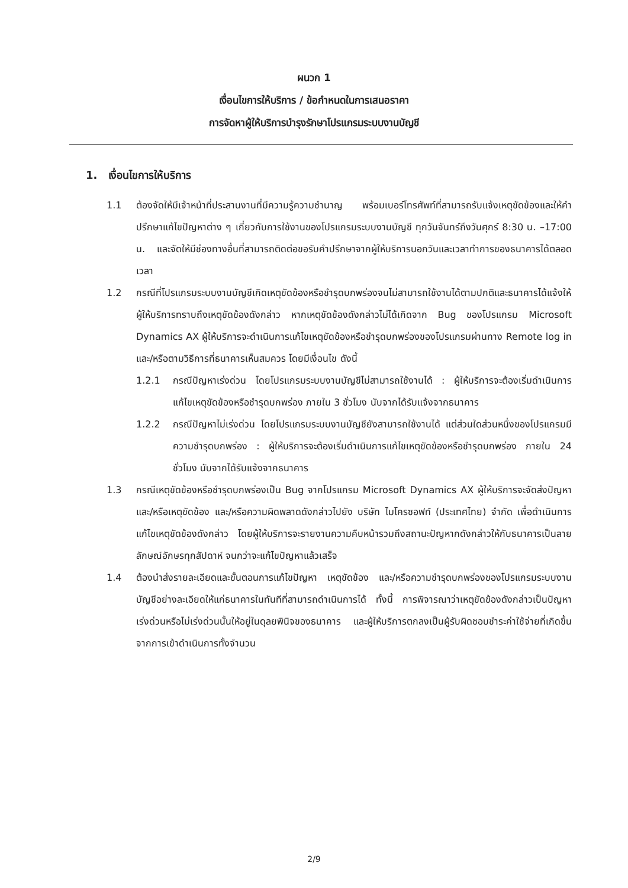ผนวก 1
เงื่อนไขการให้บริการ / ข้อกำหนดในการเสนอราคา
การจัดหาผู้ให้บริการบำรุงรักษาโปรแกรมระบบงานบัญชี
1. เงื่อนไขการให้บริการ
1.1 ต้องจัดให้มีเจ้าหน้าที่ประสานงานที่มีความรู้ความชำนาญ พร้อมเบอร์โทรศัพท์ที่สามารถรับแจ้งเหตุขัดข้องและให้คำปรึกษาแก้ไขปัญหาต่าง ๆ เกี่ยวกับการใช้งานของโปรแกรมระบบงานบัญชี ทุกวันจันทร์ถึงวันศุกร์ 8:30 น. –17:00 น. และจัดให้มีช่องทางอื่นที่สามารถติดต่อขอรับคำปรึกษาจากผู้ให้บริการนอกวันและเวลาทำการของธนาคารได้ตลอดเวลา
1.2 กรณีที่โปรแกรมระบบงานบัญชีเกิดเหตุขัดข้องหรือชำรุดบกพร่องจนไม่สามารถใช้งานได้ตามปกติและธนาคารได้แจ้งให้ผู้ให้บริการทราบถึงเหตุขัดข้องดังกล่าว หากเหตุขัดข้องดังกล่าวไม่ได้เกิดจาก Bug ของโปรแกรม Microsoft Dynamics AX ผู้ให้บริการจะดำเนินการแก้ไขเหตุขัดข้องหรือชำรุดบกพร่องของโปรแกรมผ่านทาง Remote log in และ/หรือตามวิธีการที่ธนาคารเห็นสมควร โดยมีเงื่อนไข ดังนี้
1.2.1 กรณีปัญหาเร่งด่วน โดยโปรแกรมระบบงานบัญชีไม่สามารถใช้งานได้ : ผู้ให้บริการจะต้องเริ่มดำเนินการแก้ไขเหตุขัดข้องหรือชำรุดบกพร่อง ภายใน 3 ชั่วโมง นับจากได้รับแจ้งจากธนาคาร
1.2.2 กรณีปัญหาไม่เร่งด่วน โดยโปรแกรมระบบงานบัญชียังสามารถใช้งานได้ แต่ส่วนใดส่วนหนึ่งของโปรแกรมมีความชำรุดบกพร่อง : ผู้ให้บริการจะต้องเริ่มดำเนินการแก้ไขเหตุขัดข้องหรือชำรุดบกพร่อง ภายใน 24 ชั่วโมง นับจากได้รับแจ้งจากธนาคาร
1.3 กรณีเหตุขัดข้องหรือชำรุดบกพร่องเป็น Bug จากโปรแกรม Microsoft Dynamics AX ผู้ให้บริการจะจัดส่งปัญหา และ/หรือเหตุขัดข้อง และ/หรือความผิดพลาดดังกล่าวไปยัง บริษัท ไมโครซอฟท์ (ประเทศไทย) จำกัด เพื่อดำเนินการแก้ไขเหตุขัดข้องดังกล่าว โดยผู้ให้บริการจะรายงานความคืบหน้ารวมถึงสถานะปัญหากดังกล่าวให้กับธนาคารเป็นลายลักษณ์อักษรทุกสัปดาห์ จนกว่าจะแก้ไขปัญหาแล้วเสร็จ
1.4 ต้องนำส่งรายละเอียดและขั้นตอนการแก้ไขปัญหา เหตุขัดข้อง และ/หรือความชำรุดบกพร่องของโปรแกรมระบบงานบัญชีอย่างละเอียดให้แก่ธนาคารในทันทีที่สามารถดำเนินการได้ ทั้งนี้ การพิจารณาว่าเหตุขัดข้องดังกล่าวเป็นปัญหาเร่งด่วนหรือไม่เร่งด่วนนั้นให้อยู่ในดุลยพินิจของธนาคาร และผู้ให้บริการตกลงเป็นผู้รับผิดชอบชำระค่าใช้จ่ายที่เกิดขึ้นจากการเข้าดำเนินการทั้งจำนวน
2/9